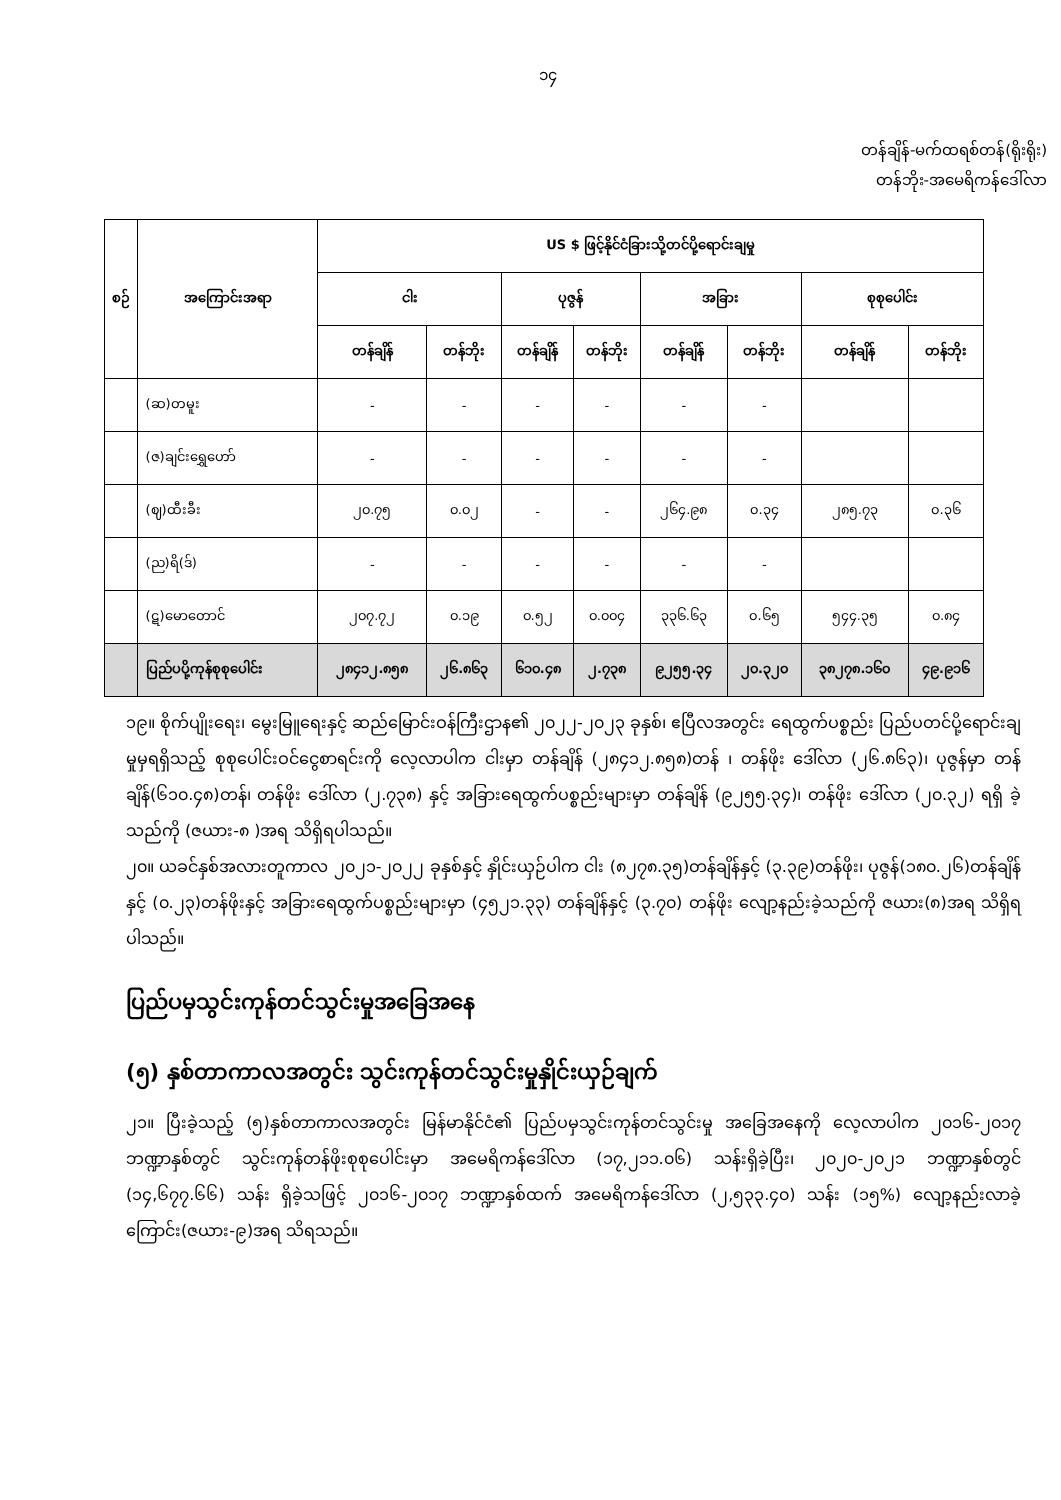၁၄
တန်ချိန်-မက်ထရစ်တန်(ရိုးရိုး)
တန်ဘိုး-အမေရိကန်ဒေါ်လာ
| စဉ် | အကြောင်းအရာ | US $ ဖြင့်နိုင်ငံခြားသို့တင်ပို့ရောင်းချမှု | | | | | | | |
| --- | --- | --- | --- | --- | --- | --- | --- | --- | --- |
| | | ငါး | | ပုဇွန် | | အခြား | | စုစုပေါင်း | |
| | | တန်ချိန် | တန်ဘိုး | တန်ချိန် | တန်ဘိုး | တန်ချိန် | တန်ဘိုး | တန်ချိန် | တန်ဘိုး |
| | (ဆ)တမူး | - | - | - | - | - | - | | |
| | (ဇ)ချင်းရွှေဟော် | - | - | - | - | - | - | | |
| | (ဈ)ထီးခီး | ၂၀.၇၅ | ၀.၀၂ | - | - | ၂၆၄.၉၈ | ၀.၃၄ | ၂၈၅.၇၃ | ၀.၃၆ |
| | (ည)ရိ(ဒ်) | - | - | - | - | - | - | | |
| | (ဋ)မောတောင် | ၂၀၇.၇၂ | ၀.၁၉ | ၀.၅၂ | ၀.၀၀၄ | ၃၃၆.၆၃ | ၀.၆၅ | ၅၄၄.၃၅ | ၀.၈၄ |
| | ပြည်ပပို့ကုန်စုစုပေါင်း | ၂၈၄၁၂.၈၅၈ | ၂၆.၈၆၃ | ၆၁၀.၄၈ | ၂.၇၃၈ | ၉၂၅၅.၃၄ | ၂၀.၃၂၀ | ၃၈၂၇၈.၁၆၀ | ၄၉.၉၁၆ |
၁၉။ စိုက်ပျိုးရေး၊ မွေးမြူရေးနှင့် ဆည်မြောင်းဝန်ကြီးဌာန၏ ၂၀၂၂-၂၀၂၃ ခုနှစ်၊ ဧပြီလအတွင်း ရေထွက်ပစ္စည်း ပြည်ပတင်ပို့ရောင်းချမှုမှရရှိသည့် စုစုပေါင်းဝင်ငွေစာရင်းကို လေ့လာပါက ငါးမှာ တန်ချိန် (၂၈၄၁၂.၈၅၈)တန် ၊ တန်ဖိုး ဒေါ်လာ (၂၆.၈၆၃)၊ ပုဇွန်မှာ တန်ချိန်(၆၁၀.၄၈)တန်၊ တန်ဖိုး ဒေါ်လာ (၂.၇၃၈) နှင့် အခြားရေထွက်ပစ္စည်းများမှာ တန်ချိန် (၉၂၅၅.၃၄)၊ တန်ဖိုး ဒေါ်လာ (၂၀.၃၂) ရရှိ ခဲ့သည်ကို (ဇယား-၈ )အရ သိရှိရပါသည်။
၂၀။ ယခင်နှစ်အလားတူကာလ ၂၀၂၁-၂၀၂၂ ခုနှစ်နှင့် နှိုင်းယှဉ်ပါက ငါး (၈၂၇၈.၃၅)တန်ချိန်နှင့် (၃.၃၉)တန်ဖိုး၊ ပုဇွန်(၁၈၀.၂၆)တန်ချိန်နှင့် (၀.၂၃)တန်ဖိုးနှင့် အခြားရေထွက်ပစ္စည်းများမှာ (၄၅၂၁.၃၃) တန်ချိန်နှင့် (၃.၇၀) တန်ဖိုး လျော့နည်းခဲ့သည်ကို ဇယား(၈)အရ သိရှိရပါသည်။
ပြည်ပမှသွင်းကုန်တင်သွင်းမှုအခြေအနေ
(၅) နှစ်တာကာလအတွင်း သွင်းကုန်တင်သွင်းမှုနှိုင်းယှဉ်ချက်
၂၁။ ပြီးခဲ့သည့် (၅)နှစ်တာကာလအတွင်း မြန်မာနိုင်ငံ၏ ပြည်ပမှသွင်းကုန်တင်သွင်းမှု အခြေအနေကို လေ့လာပါက ၂၀၁၆-၂၀၁၇ ဘဏ္ဍာနှစ်တွင် သွင်းကုန်တန်ဖိုးစုစုပေါင်းမှာ အမေရိကန်ဒေါ်လာ (၁၇,၂၁၁.၀၆) သန်းရှိခဲ့ပြီး၊ ၂၀၂၀-၂၀၂၁ ဘဏ္ဍာနှစ်တွင် (၁၄,၆၇၇.၆၆) သန်း ရှိခဲ့သဖြင့် ၂၀၁၆-၂၀၁၇ ဘဏ္ဍာနှစ်ထက် အမေရိကန်ဒေါ်လာ (၂,၅၃၃.၄၀) သန်း (၁၅%) လျော့နည်းလာခဲ့ကြောင်း(ဇယား-၉)အရ သိရသည်။